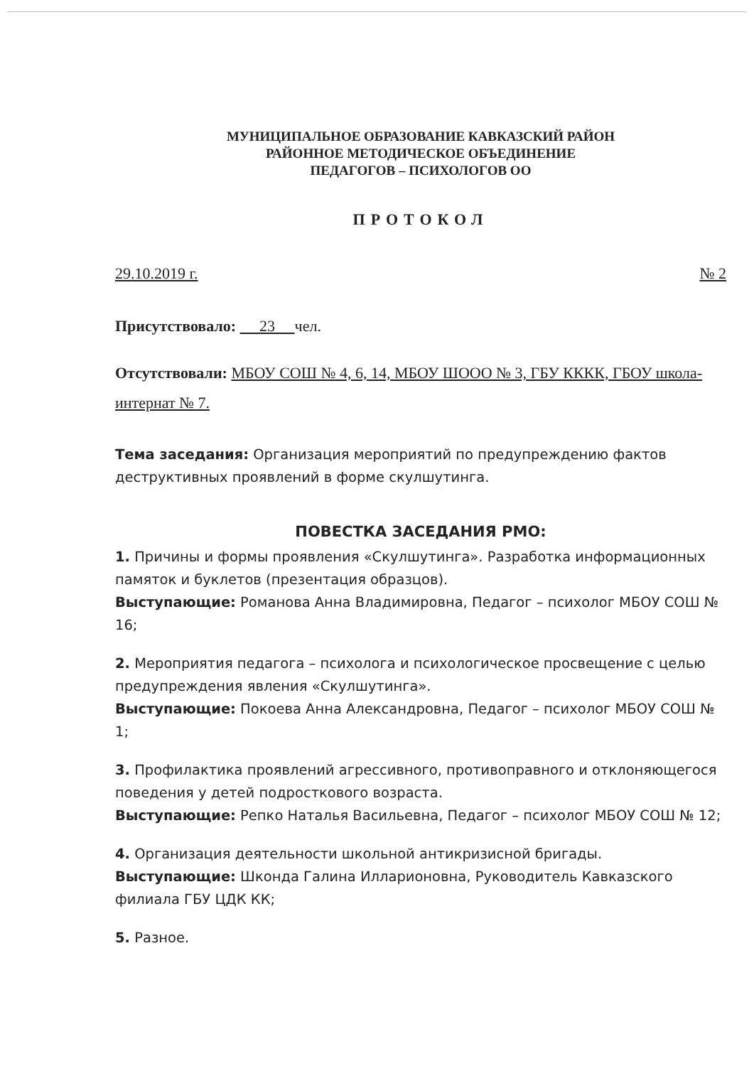МУНИЦИПАЛЬНОЕ ОБРАЗОВАНИЕ КАВКАЗСКИЙ РАЙОН
РАЙОННОЕ МЕТОДИЧЕСКОЕ ОБЪЕДИНЕНИЕ
ПЕДАГОГОВ – ПСИХОЛОГОВ ОО
ПРОТОКОЛ
29.10.2019 г. № 2
Присутствовало: 23 чел.
Отсутствовали: МБОУ СОШ № 4, 6, 14, МБОУ ШООО № 3, ГБУ КККК, ГБОУ школа-интернат № 7.
Тема заседания: Организация мероприятий по предупреждению фактов деструктивных проявлений в форме скулшутинга.
ПОВЕСТКА ЗАСЕДАНИЯ РМО:
1. Причины и формы проявления «Скулшутинга». Разработка информационных памяток и буклетов (презентация образцов).
Выступающие: Романова Анна Владимировна, Педагог – психолог МБОУ СОШ № 16;
2. Мероприятия педагога – психолога и психологическое просвещение с целью предупреждения явления «Скулшутинга».
Выступающие: Покоева Анна Александровна, Педагог – психолог МБОУ СОШ № 1;
3. Профилактика проявлений агрессивного, противоправного и отклоняющегося поведения у детей подросткового возраста.
Выступающие: Репко Наталья Васильевна, Педагог – психолог МБОУ СОШ № 12;
4. Организация деятельности школьной антикризисной бригады.
Выступающие: Шконда Галина Илларионовна, Руководитель Кавказского филиала ГБУ ЦДК КК;
5. Разное.